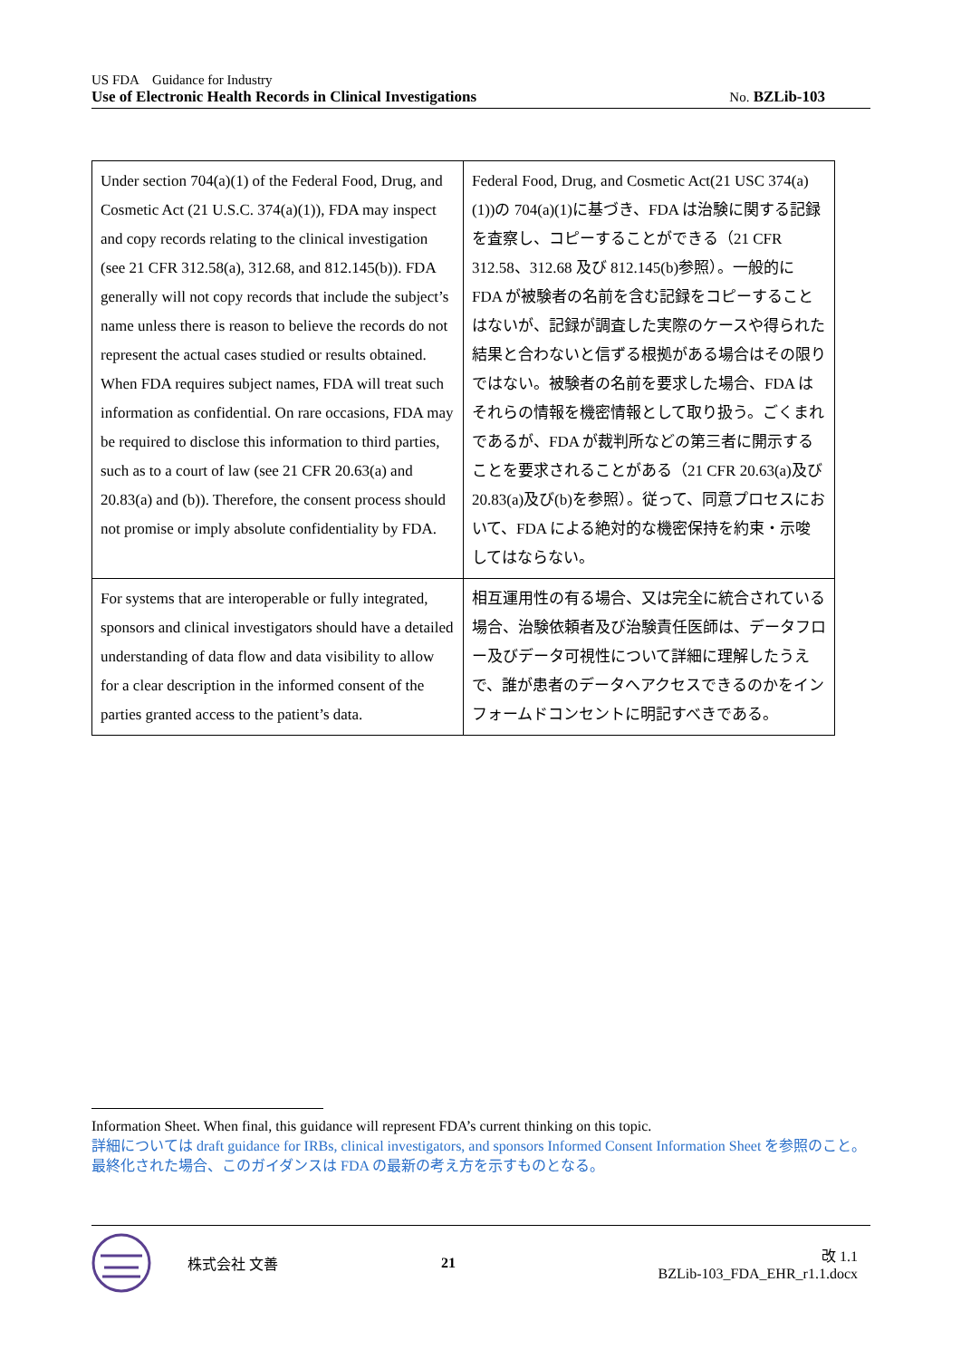US FDA　Guidance for Industry
Use of Electronic Health Records in Clinical Investigations No. BZLib-103
| Under section 704(a)(1) of the Federal Food, Drug, and Cosmetic Act (21 U.S.C. 374(a)(1)), FDA may inspect and copy records relating to the clinical investigation (see 21 CFR 312.58(a), 312.68, and 812.145(b)). FDA generally will not copy records that include the subject’s name unless there is reason to believe the records do not represent the actual cases studied or results obtained. When FDA requires subject names, FDA will treat such information as confidential. On rare occasions, FDA may be required to disclose this information to third parties, such as to a court of law (see 21 CFR 20.63(a) and 20.83(a) and (b)). Therefore, the consent process should not promise or imply absolute confidentiality by FDA. | Federal Food, Drug, and Cosmetic Act(21 USC 374(a)(1))の 704(a)(1)に基づき、FDA は治験に関する記録を査察し、コピーすることができる（21 CFR 312.58、312.68 及び 812.145(b)参照）。一般的に FDA が被験者の名前を含む記録をコピーすることはないが、記録が調査した実際のケースや得られた結果と合わないと信ずる根拠がある場合はその限りではない。被験者の名前を要求した場合、FDA はそれらの情報を機密情報として取り扱う。ごくまれであるが、FDA が裁判所などの第三者に開示することを要求されることがある（21 CFR 20.63(a)及び 20.83(a)及び(b)を参照）。従って、同意プロセスにおいて、FDA による絶対的な機密保持を約束・示唆してはならない。 |
| For systems that are interoperable or fully integrated, sponsors and clinical investigators should have a detailed understanding of data flow and data visibility to allow for a clear description in the informed consent of the parties granted access to the patient’s data. | 相互運用性の有る場合、又は完全に統合されている場合、治験依頼者及び治験責任医師は、データフロー及びデータ可視性について詳細に理解したうえで、誰が患者のデータへアクセスできるのかをインフォームドコンセントに明記すべきである。 |
Information Sheet. When final, this guidance will represent FDA’s current thinking on this topic.
詳細については draft guidance for IRBs, clinical investigators, and sponsors Informed Consent Information Sheet を参照のこと。最終化された場合、このガイダンスは FDA の最新の考え方を示すものとなる。
株式会社 文善 21 改 1.1
BZLib-103_FDA_EHR_r1.1.docx